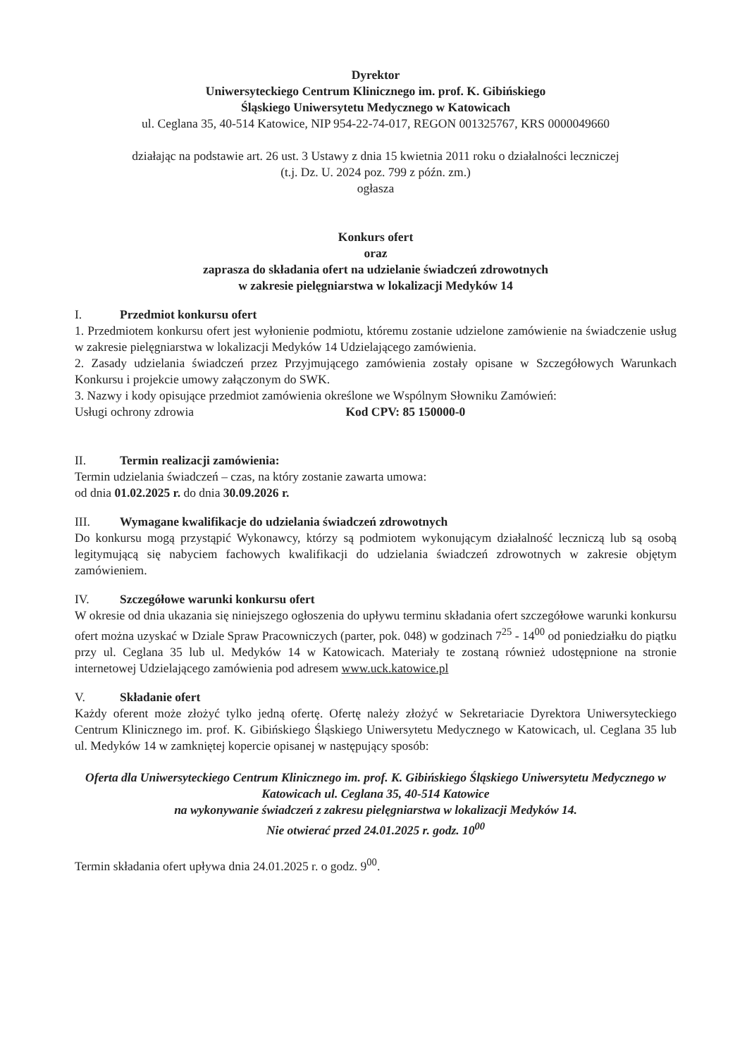Dyrektor
Uniwersyteckiego Centrum Klinicznego im. prof. K. Gibińskiego
Śląskiego Uniwersytetu Medycznego w Katowicach
ul. Ceglana 35, 40-514 Katowice, NIP 954-22-74-017, REGON 001325767, KRS 0000049660
działając na podstawie art. 26 ust. 3 Ustawy z dnia 15 kwietnia 2011 roku o działalności leczniczej
(t.j. Dz. U. 2024 poz. 799 z późn. zm.)
ogłasza
Konkurs ofert
oraz
zaprasza do składania ofert na udzielanie świadczeń zdrowotnych
w zakresie pielęgniarstwa w lokalizacji Medyków 14
I. Przedmiot konkursu ofert
1. Przedmiotem konkursu ofert jest wyłonienie podmiotu, któremu zostanie udzielone zamówienie na świadczenie usług w zakresie pielęgniarstwa w lokalizacji Medyków 14 Udzielającego zamówienia.
2. Zasady udzielania świadczeń przez Przyjmującego zamówienia zostały opisane w Szczegółowych Warunkach Konkursu i projekcie umowy załączonym do SWK.
3. Nazwy i kody opisujące przedmiot zamówienia określone we Wspólnym Słowniku Zamówień:
Usługi ochrony zdrowia Kod CPV: 85 150000-0
II. Termin realizacji zamówienia:
Termin udzielania świadczeń – czas, na który zostanie zawarta umowa:
od dnia 01.02.2025 r. do dnia 30.09.2026 r.
III. Wymagane kwalifikacje do udzielania świadczeń zdrowotnych
Do konkursu mogą przystąpić Wykonawcy, którzy są podmiotem wykonującym działalność leczniczą lub są osobą legitymującą się nabyciem fachowych kwalifikacji do udzielania świadczeń zdrowotnych w zakresie objętym zamówieniem.
IV. Szczegółowe warunki konkursu ofert
W okresie od dnia ukazania się niniejszego ogłoszenia do upływu terminu składania ofert szczegółowe warunki konkursu ofert można uzyskać w Dziale Spraw Pracowniczych (parter, pok. 048) w godzinach 7<sup>25</sup> - 14<sup>00</sup> od poniedziałku do piątku przy ul. Ceglana 35 lub ul. Medyków 14 w Katowicach. Materiały te zostaną również udostępnione na stronie internetowej Udzielającego zamówienia pod adresem www.uck.katowice.pl
V. Składanie ofert
Każdy oferent może złożyć tylko jedną ofertę. Ofertę należy złożyć w Sekretariacie Dyrektora Uniwersyteckiego Centrum Klinicznego im. prof. K. Gibińskiego Śląskiego Uniwersytetu Medycznego w Katowicach, ul. Ceglana 35 lub ul. Medyków 14 w zamkniętej kopercie opisanej w następujący sposób:
Oferta dla Uniwersyteckiego Centrum Klinicznego im. prof. K. Gibińskiego Śląskiego Uniwersytetu Medycznego w Katowicach ul. Ceglana 35, 40-514 Katowice
na wykonywanie świadczeń z zakresu pielęgniarstwa w lokalizacji Medyków 14.
Nie otwierać przed 24.01.2025 r. godz. 10<sup>00</sup>
Termin składania ofert upływa dnia 24.01.2025 r. o godz. 9<sup>00</sup>.